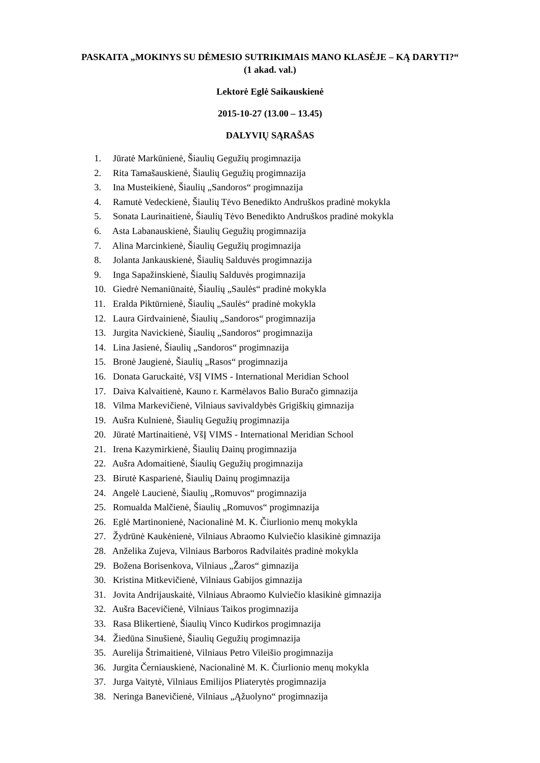PASKAITA „MOKINYS SU DĖMESIO SUTRIKIMAIS MANO KLASĖJE – KĄ DARYTI?“ (1 akad. val.)
Lektorė Eglė Saikauskienė
2015-10-27 (13.00 – 13.45)
DALYVIŲ SĄRAŠAS
1. Jūratė Markūnienė, Šiaulių Gegužių progimnazija
2. Rita Tamašauskienė, Šiaulių Gegužių progimnazija
3. Ina Musteikienė, Šiaulių „Sandoros“ progimnazija
4. Ramutė Vedeckienė, Šiaulių Tėvo Benedikto Andruškos pradinė mokykla
5. Sonata Laurinaitienė, Šiaulių Tėvo Benedikto Andruškos pradinė mokykla
6. Asta Labanauskienė, Šiaulių Gegužių progimnazija
7. Alina Marcinkienė, Šiaulių Gegužių progimnazija
8. Jolanta Jankauskienė, Šiaulių Salduvės progimnazija
9. Inga Sapažinskienė, Šiaulių Salduvės progimnazija
10. Giedrė Nemaniūnaitė, Šiaulių „Saulės“ pradinė mokykla
11. Eralda Piktūrnienė, Šiaulių „Saulės“ pradinė mokykla
12. Laura Girdvainienė, Šiaulių „Sandoros“ progimnazija
13. Jurgita Navickienė, Šiaulių „Sandoros“ progimnazija
14. Lina Jasienė, Šiaulių „Sandoros“ progimnazija
15. Bronė Jaugienė, Šiaulių „Rasos“ progimnazija
16. Donata Garuckaitė, VšĮ VIMS - International Meridian School
17. Daiva Kalvaitienė, Kauno r. Karmėlavos Balio Buračo gimnazija
18. Vilma Markevičienė, Vilniaus savivaldybės Grigiškių gimnazija
19. Aušra Kulnienė, Šiaulių Gegužių progimnazija
20. Jūratė Martinaitienė, VšĮ VIMS - International Meridian School
21. Irena Kazymirkienė, Šiaulių Dainų progimnazija
22. Aušra Adomaitienė, Šiaulių Gegužių progimnazija
23. Birutė Kasparienė, Šiaulių Dainų progimnazija
24. Angelė Laucienė, Šiaulių „Romuvos“ progimnazija
25. Romualda Malčienė, Šiaulių „Romuvos“ progimnazija
26. Eglė Martinonienė, Nacionalinė M. K. Čiurlionio menų mokykla
27. Žydrūnė Kaukėnienė, Vilniaus Abraomo Kulviečio klasikinė gimnazija
28. Anželika Zujeva, Vilniaus Barboros Radvilaitės pradinė mokykla
29. Božena Borisenkova, Vilniaus „Žaros“ gimnazija
30. Kristina Mitkevičienė, Vilniaus Gabijos gimnazija
31. Jovita Andrijauskaitė, Vilniaus Abraomo Kulviečio klasikinė gimnazija
32. Aušra Bacevičienė, Vilniaus Taikos progimnazija
33. Rasa Blikertienė, Šiaulių Vinco Kudirkos progimnazija
34. Žiedūna Sinušienė, Šiaulių Gegužių progimnazija
35. Aurelija Štrimaitienė, Vilniaus Petro Vileišio progimnazija
36. Jurgita Černiauskienė, Nacionalinė M. K. Čiurlionio menų mokykla
37. Jurga Vaitytė, Vilniaus Emilijos Pliaterytės progimnazija
38. Neringa Banevičienė, Vilniaus „Ąžuolyno“ progimnazija